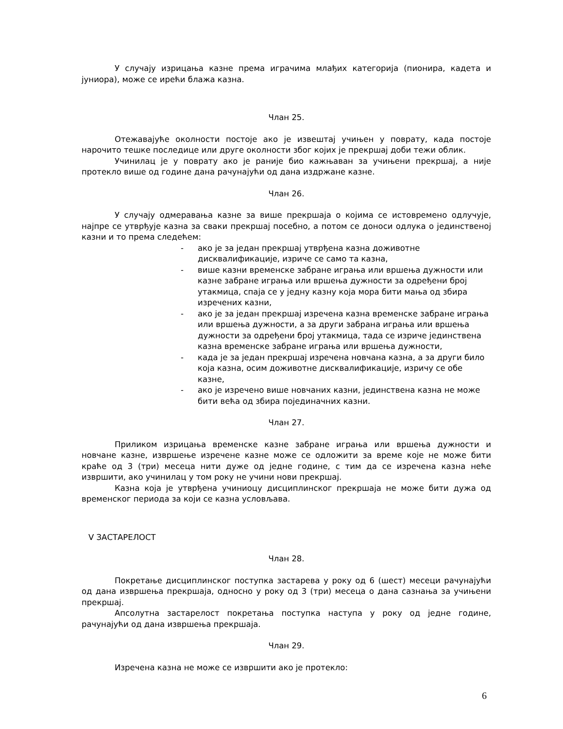У случају изрицања казне према играчима млађих категорија (пионира, кадета и јуниора), може се ирећи блажа казна.
Члан 25.
Отежавајуће околности постоје ако је извештај учињен у поврату, када постоје нарочито тешке последице или друге околности због којих је прекршај доби тежи облик.
Учинилац је у поврату ако је раније био кажњаван за учињени прекршај, а није протекло више од године дана рачунајући од дана издржане казне.
Члан 26.
У случају одмеравања казне за више прекршаја о којима се истовремено одлучује, најпре се утврђује казна за сваки прекршај посебно, а потом се доноси одлука о јединственој казни и то према следећем:
- ако је за један прекршај утврђена казна доживотне дисквалификације, изриче се само та казна,
- више казни временске забране играња или вршења дужности или казне забране играња или вршења дужности за одређени број утакмица, спаја се у једну казну која мора бити мања од збира изречених казни,
- ако је за један прекршај изречена казна временске забране играња или вршења дужности, а за други забрана играња или вршења дужности за одређени број утакмица, тада се изриче јединствена казна временске забране играња или вршења дужности,
- када је за један прекршај изречена новчана казна, а за други било која казна, осим доживотне дисквалификације, изричу се обе казне,
- ако је изречено више новчаних казни, јединствена казна не може бити већа од збира појединачних казни.
Члан 27.
Приликом изрицања временске казне забране играња или вршења дужности и новчане казне, извршење изречене казне може се одложити за време које не може бити краће од 3 (три) месеца нити дуже од једне године, с тим да се изречена казна неће извршити, ако учинилац у том року не учини нови прекршај.
Казна која је утврђена учиниоцу дисциплинског прекршаја не може бити дужа од временског периода за који се казна условљава.
V ЗАСТАРЕЛОСТ
Члан 28.
Покретање дисциплинског поступка застарева у року од 6 (шест) месеци рачунајући од дана извршења прекршаја, односно у року од 3 (три) месеца о дана сазнања за учињени прекршај.
Апсолутна застарелост покретања поступка наступа у року од једне године, рачунајући од дана извршења прекршаја.
Члан 29.
Изречена казна не може се извршити ако је протекло:
6